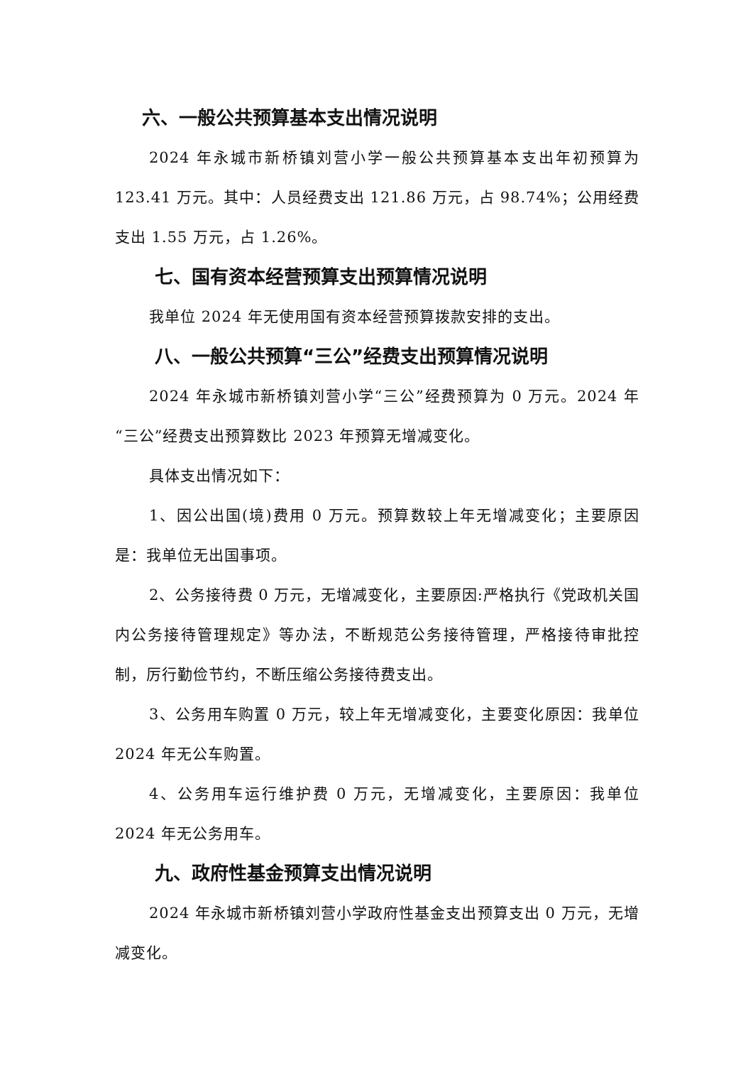六、一般公共预算基本支出情况说明
2024 年永城市新桥镇刘营小学一般公共预算基本支出年初预算为 123.41 万元。其中：人员经费支出 121.86 万元，占 98.74%；公用经费支出 1.55 万元，占 1.26%。
七、国有资本经营预算支出预算情况说明
我单位 2024 年无使用国有资本经营预算拨款安排的支出。
八、一般公共预算“三公”经费支出预算情况说明
2024 年永城市新桥镇刘营小学“三公”经费预算为 0 万元。2024 年“三公”经费支出预算数比 2023 年预算无增减变化。
具体支出情况如下：
1、因公出国(境)费用 0 万元。预算数较上年无增减变化；主要原因是：我单位无出国事项。
2、公务接待费 0 万元，无增减变化，主要原因:严格执行《党政机关国内公务接待管理规定》等办法，不断规范公务接待管理，严格接待审批控制，厉行勤俭节约，不断压缩公务接待费支出。
3、公务用车购置 0 万元，较上年无增减变化，主要变化原因：我单位 2024 年无公车购置。
4、公务用车运行维护费 0 万元，无增减变化，主要原因：我单位 2024 年无公务用车。
九、政府性基金预算支出情况说明
2024 年永城市新桥镇刘营小学政府性基金支出预算支出 0 万元，无增减变化。